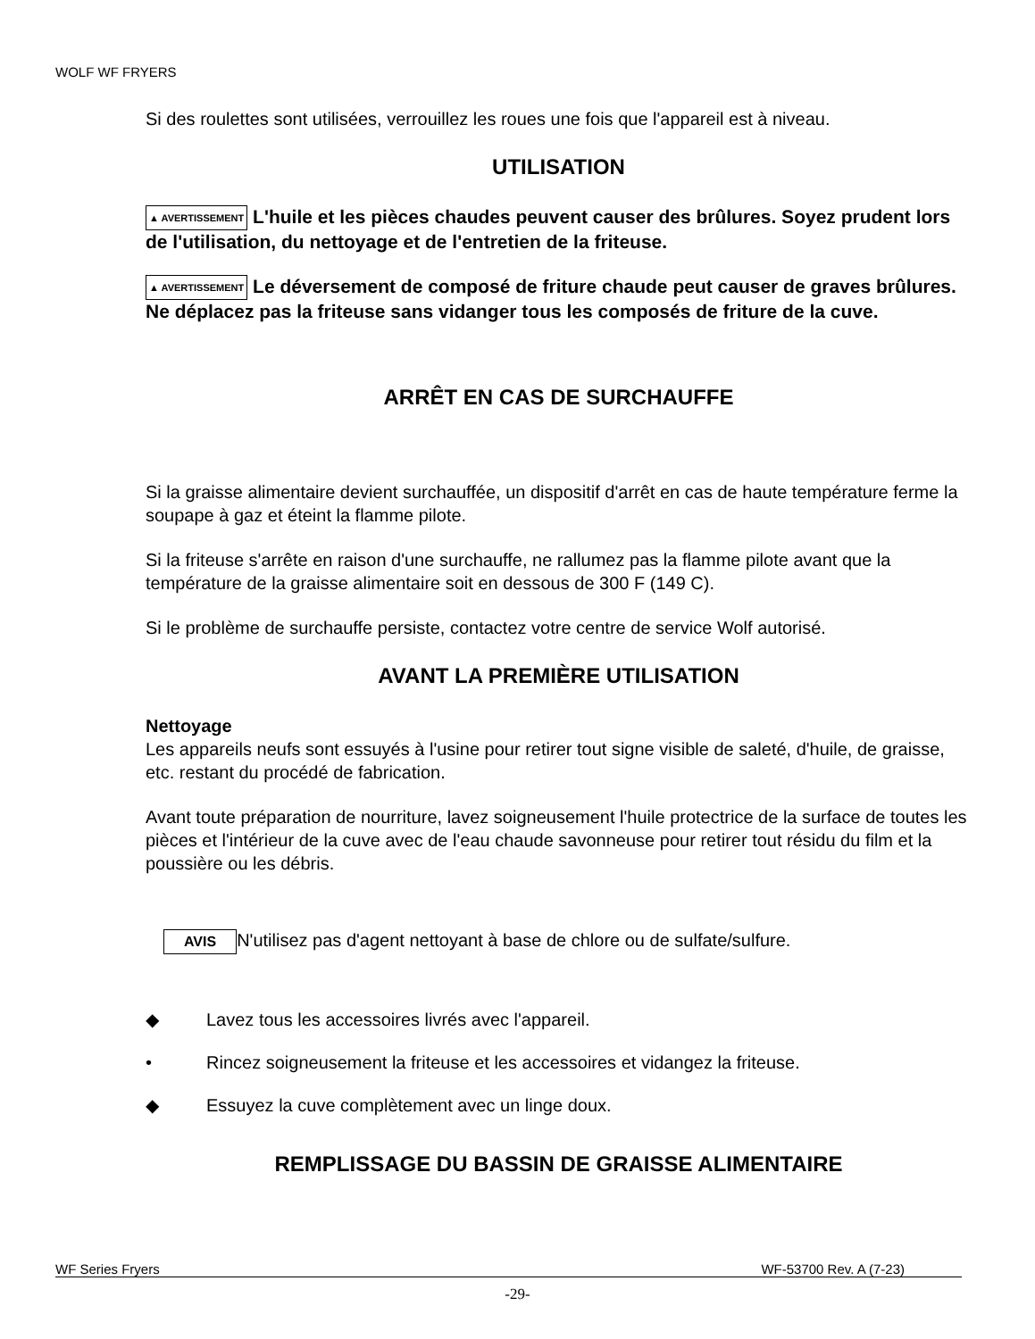WOLF WF FRYERS
Si des roulettes sont utilisées, verrouillez les roues une fois que l'appareil est à niveau.
UTILISATION
▲ AVERTISSEMENT L'huile et les pièces chaudes peuvent causer des brûlures. Soyez prudent lors de l'utilisation, du nettoyage et de l'entretien de la friteuse.
▲ AVERTISSEMENT Le déversement de composé de friture chaude peut causer de graves brûlures. Ne déplacez pas la friteuse sans vidanger tous les composés de friture de la cuve.
ARRÊT EN CAS DE SURCHAUFFE
Si la graisse alimentaire devient surchauffée, un dispositif d'arrêt en cas de haute température ferme la soupape à gaz et éteint la flamme pilote.
Si la friteuse s'arrête en raison d'une surchauffe, ne rallumez pas la flamme pilote avant que la température de la graisse alimentaire soit en dessous de 300 F (149 C).
Si le problème de surchauffe persiste, contactez votre centre de service Wolf autorisé.
AVANT LA PREMIÈRE UTILISATION
Nettoyage
Les appareils neufs sont essuyés à l'usine pour retirer tout signe visible de saleté, d'huile, de graisse, etc. restant du procédé de fabrication.
Avant toute préparation de nourriture, lavez soigneusement l'huile protectrice de la surface de toutes les pièces et l'intérieur de la cuve avec de l'eau chaude savonneuse pour retirer tout résidu du film et la poussière ou les débris.
AVIS N'utilisez pas d'agent nettoyant à base de chlore ou de sulfate/sulfure.
◆ Lavez tous les accessoires livrés avec l'appareil.
• Rincez soigneusement la friteuse et les accessoires et vidangez la friteuse.
◆ Essuyez la cuve complètement avec un linge doux.
REMPLISSAGE DU BASSIN DE GRAISSE ALIMENTAIRE
WF Series Fryers WF-53700 Rev. A (7-23)
-29-